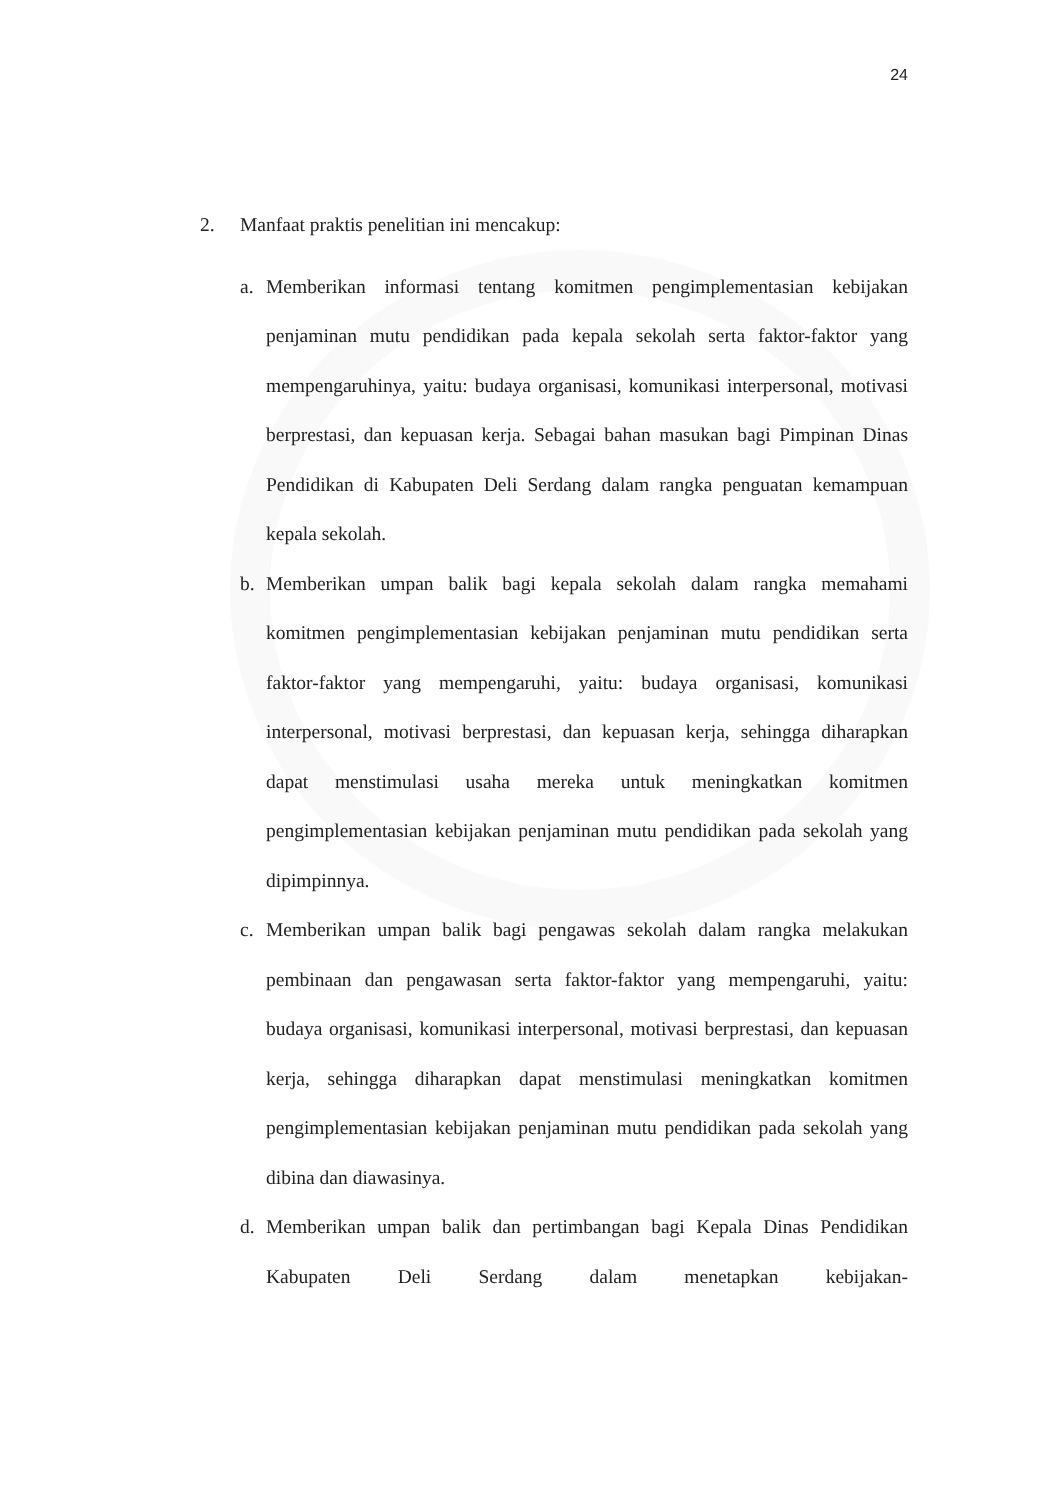24
2. Manfaat praktis penelitian ini mencakup:
a. Memberikan informasi tentang komitmen pengimplementasian kebijakan penjaminan mutu pendidikan pada kepala sekolah serta faktor-faktor yang mempengaruhinya, yaitu: budaya organisasi, komunikasi interpersonal, motivasi berprestasi, dan kepuasan kerja. Sebagai bahan masukan bagi Pimpinan Dinas Pendidikan di Kabupaten Deli Serdang dalam rangka penguatan kemampuan kepala sekolah.
b. Memberikan umpan balik bagi kepala sekolah dalam rangka memahami komitmen pengimplementasian kebijakan penjaminan mutu pendidikan serta faktor-faktor yang mempengaruhi, yaitu: budaya organisasi, komunikasi interpersonal, motivasi berprestasi, dan kepuasan kerja, sehingga diharapkan dapat menstimulasi usaha mereka untuk meningkatkan komitmen pengimplementasian kebijakan penjaminan mutu pendidikan pada sekolah yang dipimpinnya.
c. Memberikan umpan balik bagi pengawas sekolah dalam rangka melakukan pembinaan dan pengawasan serta faktor-faktor yang mempengaruhi, yaitu: budaya organisasi, komunikasi interpersonal, motivasi berprestasi, dan kepuasan kerja, sehingga diharapkan dapat menstimulasi meningkatkan komitmen pengimplementasian kebijakan penjaminan mutu pendidikan pada sekolah yang dibina dan diawasinya.
d. Memberikan umpan balik dan pertimbangan bagi Kepala Dinas Pendidikan Kabupaten Deli Serdang dalam menetapkan kebijakan-